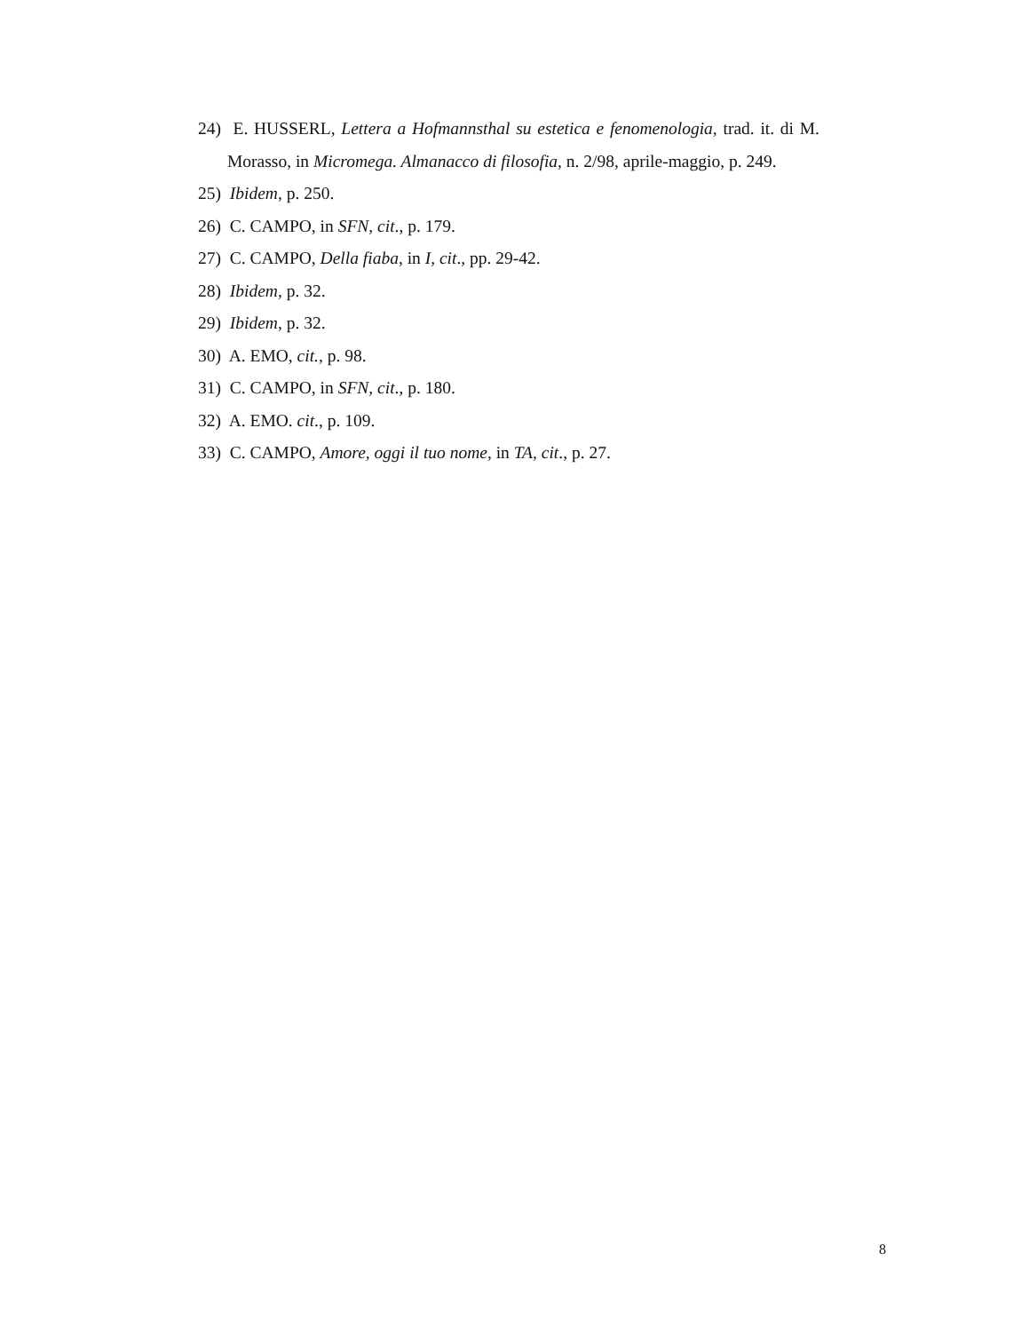24) E. HUSSERL, Lettera a Hofmannsthal su estetica e fenomenologia, trad. it. di M. Morasso, in Micromega. Almanacco di filosofia, n. 2/98, aprile-maggio, p. 249.
25) Ibidem, p. 250.
26) C. CAMPO, in SFN, cit., p. 179.
27) C. CAMPO, Della fiaba, in I, cit., pp. 29-42.
28) Ibidem, p. 32.
29) Ibidem, p. 32.
30) A. EMO, cit., p. 98.
31) C. CAMPO, in SFN, cit., p. 180.
32) A. EMO. cit., p. 109.
33) C. CAMPO, Amore, oggi il tuo nome, in TA, cit., p. 27.
8